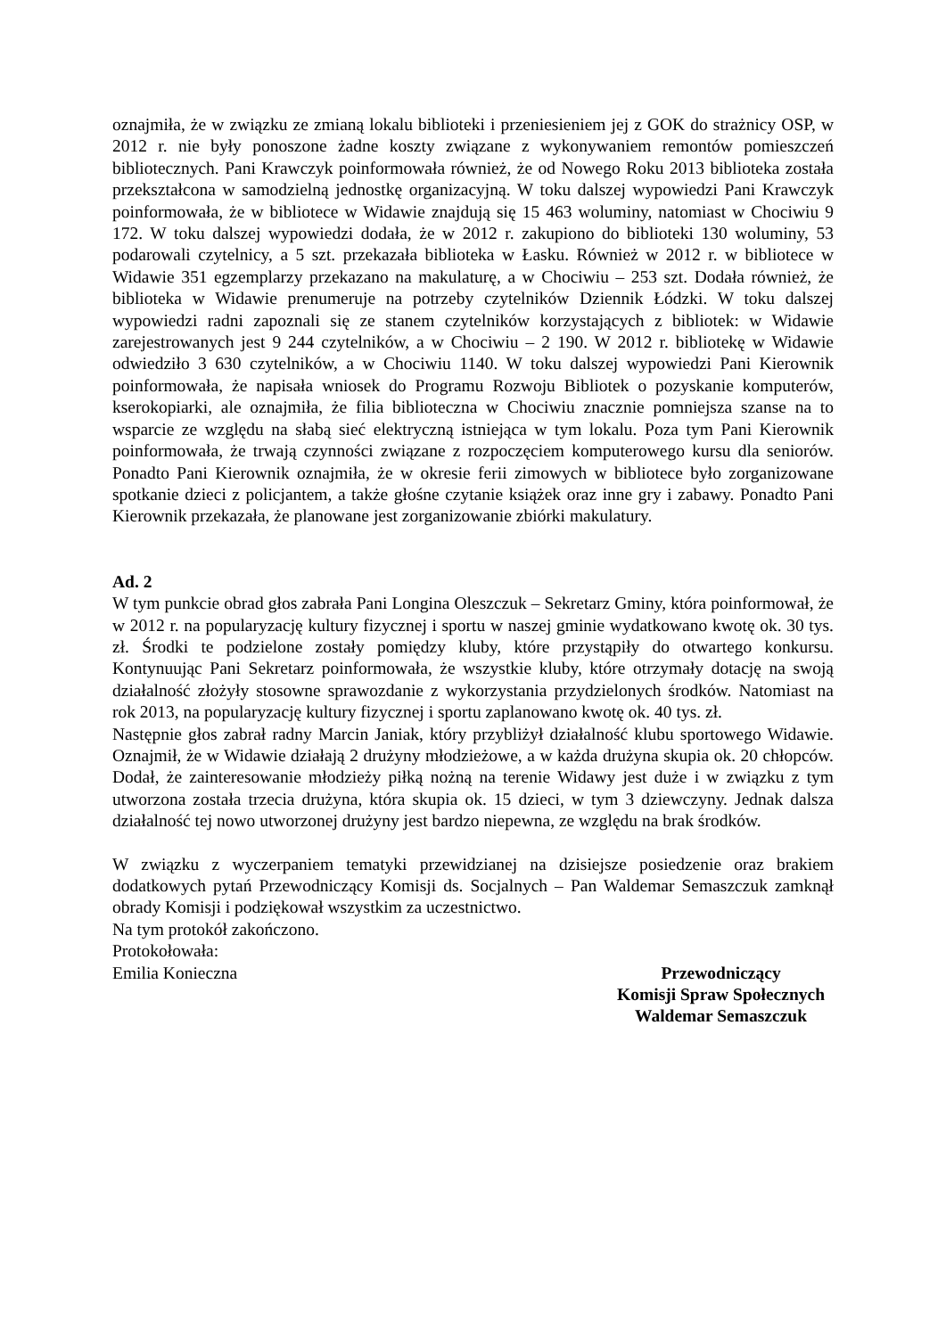oznajmiła, że w związku ze zmianą lokalu biblioteki i przeniesieniem jej z GOK do strażnicy OSP, w 2012 r. nie były ponoszone żadne koszty związane z wykonywaniem remontów pomieszczeń bibliotecznych. Pani Krawczyk poinformowała również, że od Nowego Roku 2013 biblioteka została przekształcona w samodzielną jednostkę organizacyjną. W toku dalszej wypowiedzi Pani Krawczyk poinformowała, że w bibliotece w Widawie znajdują się 15 463 woluminy, natomiast w Chociwiu 9 172. W toku dalszej wypowiedzi dodała, że w 2012 r. zakupiono do biblioteki 130 woluminy, 53 podarowali czytelnicy, a 5 szt. przekazała biblioteka w Łasku. Również w 2012 r. w bibliotece w Widawie 351 egzemplarzy przekazano na makulaturę, a w Chociwiu – 253 szt. Dodała również, że biblioteka w Widawie prenumeruje na potrzeby czytelników Dziennik Łódzki. W toku dalszej wypowiedzi radni zapoznali się ze stanem czytelników korzystających z bibliotek: w Widawie zarejestrowanych jest 9 244 czytelników, a w Chociwiu – 2 190. W 2012 r. bibliotekę w Widawie odwiedziło 3 630 czytelników, a w Chociwiu 1140. W toku dalszej wypowiedzi Pani Kierownik poinformowała, że napisała wniosek do Programu Rozwoju Bibliotek o pozyskanie komputerów, kserokopiarki, ale oznajmiła, że filia biblioteczna w Chociwiu znacznie pomniejsza szanse na to wsparcie ze względu na słabą sieć elektryczną istniejąca w tym lokalu. Poza tym Pani Kierownik poinformowała, że trwają czynności związane z rozpoczęciem komputerowego kursu dla seniorów. Ponadto Pani Kierownik oznajmiła, że w okresie ferii zimowych w bibliotece było zorganizowane spotkanie dzieci z policjantem, a także głośne czytanie książek oraz inne gry i zabawy. Ponadto Pani Kierownik przekazała, że planowane jest zorganizowanie zbiórki makulatury.
Ad. 2
W tym punkcie obrad głos zabrała Pani Longina Oleszczuk – Sekretarz Gminy, która poinformował, że w 2012 r. na popularyzację kultury fizycznej i sportu w naszej gminie wydatkowano kwotę ok. 30 tys. zł. Środki te podzielone zostały pomiędzy kluby, które przystąpiły do otwartego konkursu. Kontynuując Pani Sekretarz poinformowała, że wszystkie kluby, które otrzymały dotację na swoją działalność złożyły stosowne sprawozdanie z wykorzystania przydzielonych środków. Natomiast na rok 2013, na popularyzację kultury fizycznej i sportu zaplanowano kwotę ok. 40 tys. zł.
Następnie głos zabrał radny Marcin Janiak, który przybliżył działalność klubu sportowego Widawie. Oznajmił, że w Widawie działają 2 drużyny młodzieżowe, a w każda drużyna skupia ok. 20 chłopców. Dodał, że zainteresowanie młodzieży piłką nożną na terenie Widawy jest duże i w związku z tym utworzona została trzecia drużyna, która skupia ok. 15 dzieci, w tym 3 dziewczyny. Jednak dalsza działalność tej nowo utworzonej drużyny jest bardzo niepewna, ze względu na brak środków.
W związku z wyczerpaniem tematyki przewidzianej na dzisiejsze posiedzenie oraz brakiem dodatkowych pytań Przewodniczący Komisji ds. Socjalnych – Pan Waldemar Semaszczuk zamknął obrady Komisji i podziękował wszystkim za uczestnictwo.
Na tym protokół zakończono.
Protokołowała:
Emilia Konieczna Przewodniczący
Komisji Spraw Społecznych
Waldemar Semaszczuk